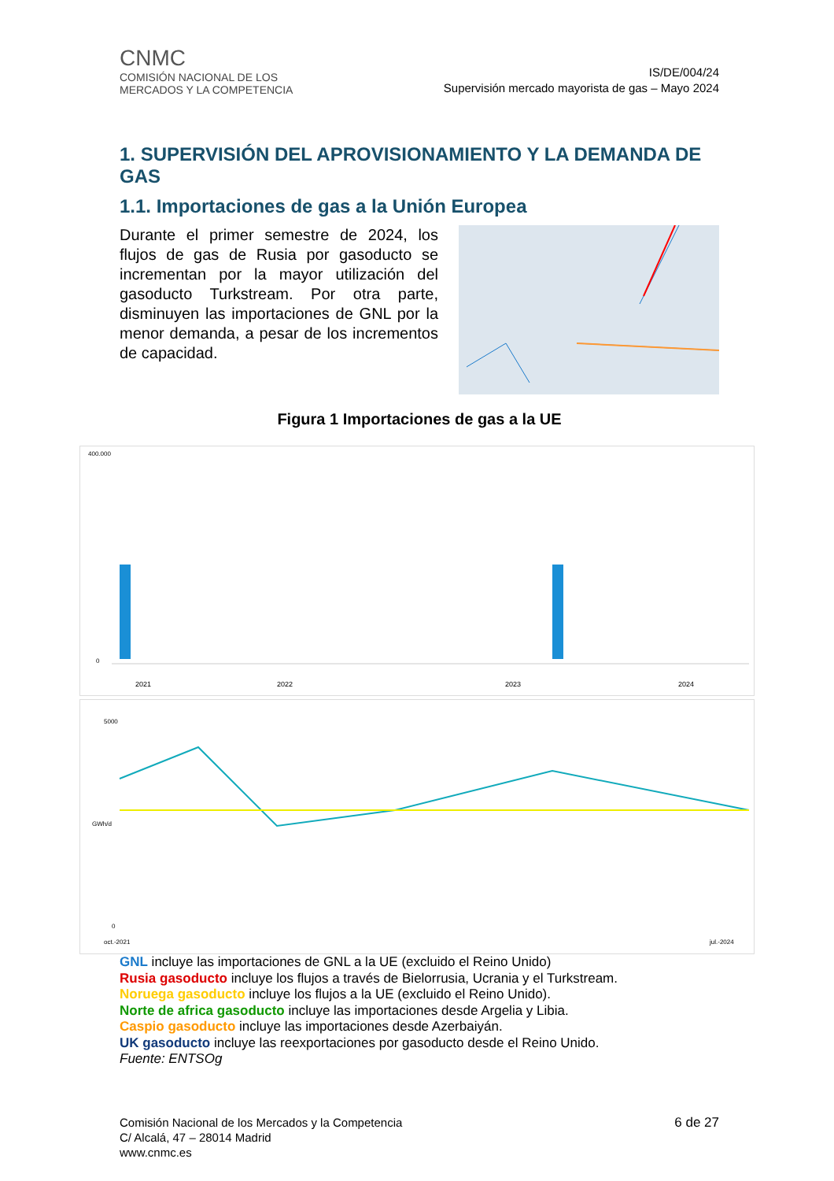CNMC
COMISIÓN NACIONAL DE LOS
MERCADOS Y LA COMPETENCIA
IS/DE/004/24
Supervisión mercado mayorista de gas – Mayo 2024
1. SUPERVISIÓN DEL APROVISIONAMIENTO Y LA DEMANDA DE GAS
1.1. Importaciones de gas a la Unión Europea
Durante el primer semestre de 2024, los flujos de gas de Rusia por gasoducto se incrementan por la mayor utilización del gasoducto Turkstream. Por otra parte, disminuyen las importaciones de GNL por la menor demanda, a pesar de los incrementos de capacidad.
Figura 1 Importaciones de gas a la UE
400.000
0
2021
2022
2023
2024
5000
0
oct.-2021
jul.-2024
GWh/d
GNL incluye las importaciones de GNL a la UE (excluido el Reino Unido)
Rusia gasoducto incluye los flujos a través de Bielorrusia, Ucrania y el Turkstream.
Noruega gasoducto incluye los flujos a la UE (excluido el Reino Unido).
Norte de africa gasoducto incluye las importaciones desde Argelia y Libia.
Caspio gasoducto incluye las importaciones desde Azerbaiyán.
UK gasoducto incluye las reexportaciones por gasoducto desde el Reino Unido.
Fuente: ENTSOg
Comisión Nacional de los Mercados y la Competencia
C/ Alcalá, 47 – 28014 Madrid
www.cnmc.es
6 de 27